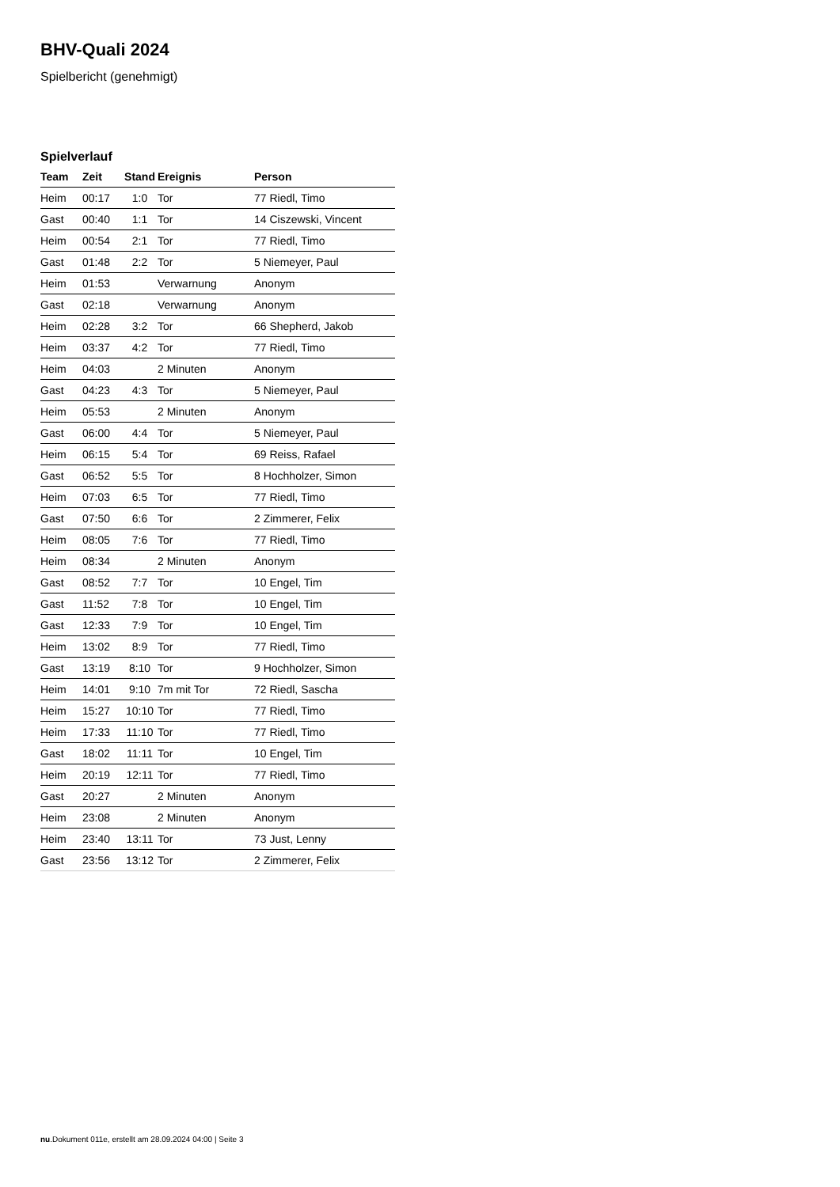BHV-Quali 2024
Spielbericht (genehmigt)
Spielverlauf
| Team | Zeit | Stand | Ereignis | Person |
| --- | --- | --- | --- | --- |
| Heim | 00:17 | 1:0 | Tor | 77 Riedl, Timo |
| Gast | 00:40 | 1:1 | Tor | 14 Ciszewski, Vincent |
| Heim | 00:54 | 2:1 | Tor | 77 Riedl, Timo |
| Gast | 01:48 | 2:2 | Tor | 5 Niemeyer, Paul |
| Heim | 01:53 | | Verwarnung | Anonym |
| Gast | 02:18 | | Verwarnung | Anonym |
| Heim | 02:28 | 3:2 | Tor | 66 Shepherd, Jakob |
| Heim | 03:37 | 4:2 | Tor | 77 Riedl, Timo |
| Heim | 04:03 | | 2 Minuten | Anonym |
| Gast | 04:23 | 4:3 | Tor | 5 Niemeyer, Paul |
| Heim | 05:53 | | 2 Minuten | Anonym |
| Gast | 06:00 | 4:4 | Tor | 5 Niemeyer, Paul |
| Heim | 06:15 | 5:4 | Tor | 69 Reiss, Rafael |
| Gast | 06:52 | 5:5 | Tor | 8 Hochholzer, Simon |
| Heim | 07:03 | 6:5 | Tor | 77 Riedl, Timo |
| Gast | 07:50 | 6:6 | Tor | 2 Zimmerer, Felix |
| Heim | 08:05 | 7:6 | Tor | 77 Riedl, Timo |
| Heim | 08:34 | | 2 Minuten | Anonym |
| Gast | 08:52 | 7:7 | Tor | 10 Engel, Tim |
| Gast | 11:52 | 7:8 | Tor | 10 Engel, Tim |
| Gast | 12:33 | 7:9 | Tor | 10 Engel, Tim |
| Heim | 13:02 | 8:9 | Tor | 77 Riedl, Timo |
| Gast | 13:19 | 8:10 | Tor | 9 Hochholzer, Simon |
| Heim | 14:01 | 9:10 | 7m mit Tor | 72 Riedl, Sascha |
| Heim | 15:27 | 10:10 | Tor | 77 Riedl, Timo |
| Heim | 17:33 | 11:10 | Tor | 77 Riedl, Timo |
| Gast | 18:02 | 11:11 | Tor | 10 Engel, Tim |
| Heim | 20:19 | 12:11 | Tor | 77 Riedl, Timo |
| Gast | 20:27 | | 2 Minuten | Anonym |
| Heim | 23:08 | | 2 Minuten | Anonym |
| Heim | 23:40 | 13:11 | Tor | 73 Just, Lenny |
| Gast | 23:56 | 13:12 | Tor | 2 Zimmerer, Felix |
nu.Dokument 011e, erstellt am 28.09.2024 04:00 | Seite 3